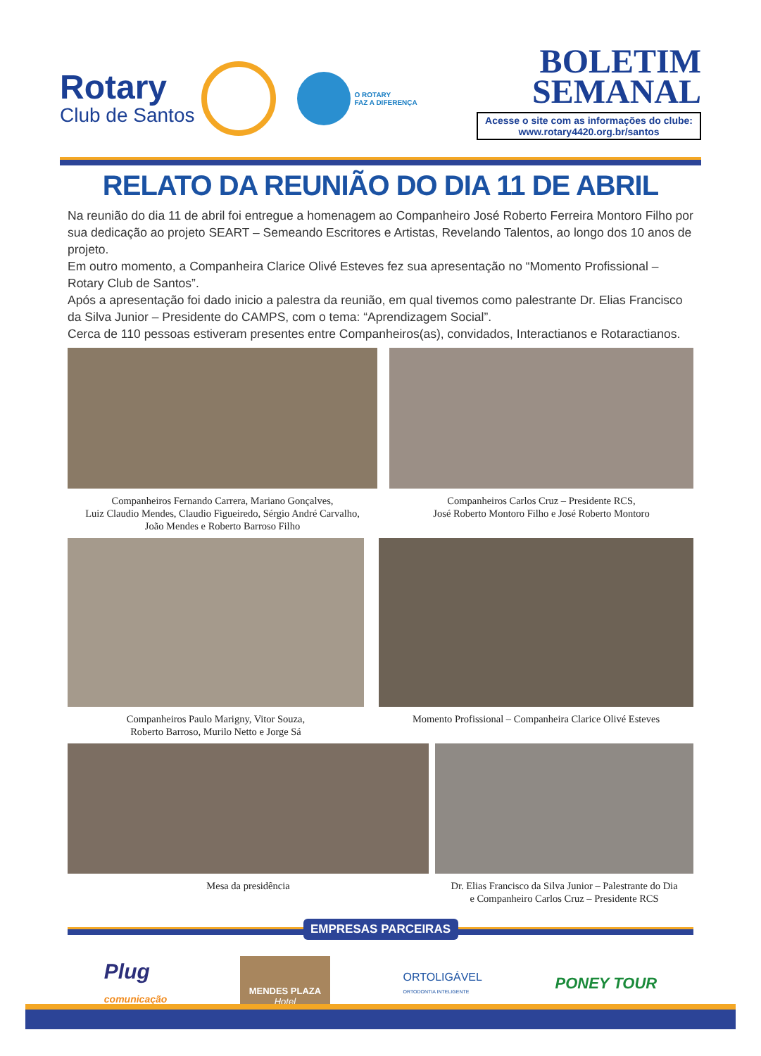Rotary
Club de Santos
O ROTARY
FAZ A DIFERENÇA
BOLETIM
SEMANAL
Acesse o site com as informações do clube:
www.rotary4420.org.br/santos
RELATO DA REUNIÃO DO DIA 11 DE ABRIL
Na reunião do dia 11 de abril foi entregue a homenagem ao Companheiro José Roberto Ferreira Montoro Filho por sua dedicação ao projeto SEART – Semeando Escritores e Artistas, Revelando Talentos, ao longo dos 10 anos de projeto.
Em outro momento, a Companheira Clarice Olivé Esteves fez sua apresentação no “Momento Profissional – Rotary Club de Santos”.
Após a apresentação foi dado inicio a palestra da reunião, em qual tivemos como palestrante Dr. Elias Francisco da Silva Junior – Presidente do CAMPS, com o tema: “Aprendizagem Social”.
Cerca de 110 pessoas estiveram presentes entre Companheiros(as), convidados, Interactianos e Rotaractianos.
Companheiros Fernando Carrera, Mariano Gonçalves,
Luiz Claudio Mendes, Claudio Figueiredo, Sérgio André Carvalho,
João Mendes e Roberto Barroso Filho
Companheiros Carlos Cruz – Presidente RCS,
José Roberto Montoro Filho e José Roberto Montoro
Companheiros Paulo Marigny, Vitor Souza,
Roberto Barroso, Murilo Netto e Jorge Sá
Momento Profissional – Companheira Clarice Olivé Esteves
Mesa da presidência Dr. Elias Francisco da Silva Junior – Palestrante do Dia
e Companheiro Carlos Cruz – Presidente RCS
EMPRESAS PARCEIRAS
Plug
comunicação
MENDES PLAZA
Hotel
ORTOLIGÁVEL
ORTODONTIA INTELIGENTE
PONEY TOUR